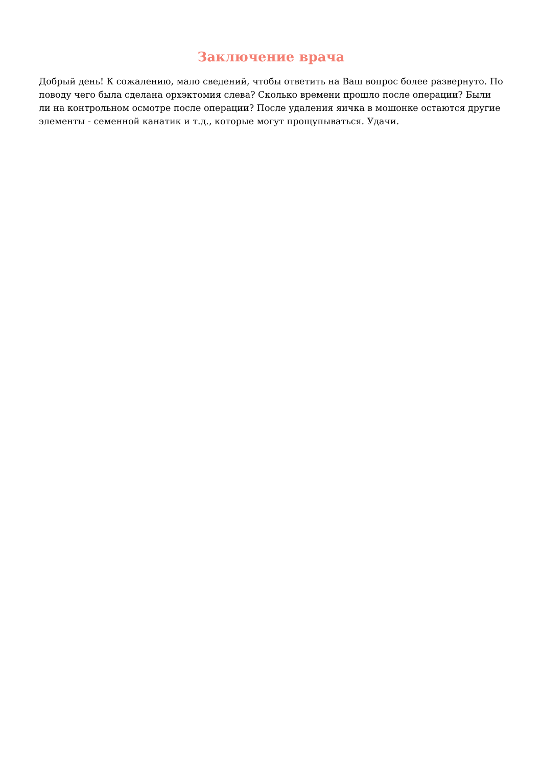Заключение врача
Добрый день! К сожалению, мало сведений, чтобы ответить на Ваш вопрос более развернуто. По поводу чего была сделана орхэктомия слева? Сколько времени прошло после операции? Были ли на контрольном осмотре после операции? После удаления яичка в мошонке остаются другие элементы - семенной канатик и т.д., которые могут прощупываться. Удачи.